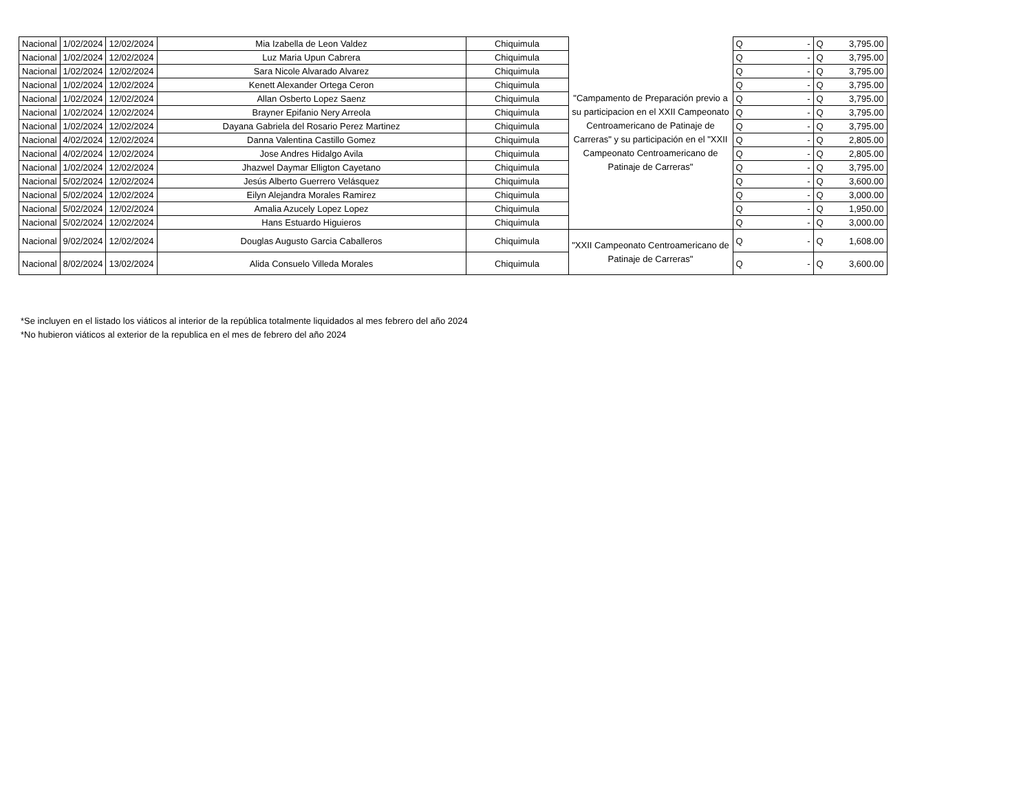| Nacional | 1/02/2024 | 12/02/2024 | Mia Izabella de Leon Valdez | Chiquimula | "Campamento de Preparación previo a su participacion en el XXII Campeonato Centroamericano de Patinaje de Carreras" y su participación en el "XXII Campeonato Centroamericano de Patinaje de Carreras" | Q | - | Q | 3,795.00 |
| Nacional | 1/02/2024 | 12/02/2024 | Luz Maria Upun Cabrera | Chiquimula | | Q | - | Q | 3,795.00 |
| Nacional | 1/02/2024 | 12/02/2024 | Sara Nicole Alvarado Alvarez | Chiquimula | | Q | - | Q | 3,795.00 |
| Nacional | 1/02/2024 | 12/02/2024 | Kenett Alexander Ortega Ceron | Chiquimula | | Q | - | Q | 3,795.00 |
| Nacional | 1/02/2024 | 12/02/2024 | Allan Osberto Lopez Saenz | Chiquimula | | Q | - | Q | 3,795.00 |
| Nacional | 1/02/2024 | 12/02/2024 | Brayner Epifanio Nery Arreola | Chiquimula | | Q | - | Q | 3,795.00 |
| Nacional | 1/02/2024 | 12/02/2024 | Dayana Gabriela del Rosario Perez Martinez | Chiquimula | | Q | - | Q | 3,795.00 |
| Nacional | 4/02/2024 | 12/02/2024 | Danna Valentina Castillo Gomez | Chiquimula | | Q | - | Q | 2,805.00 |
| Nacional | 4/02/2024 | 12/02/2024 | Jose Andres Hidalgo Avila | Chiquimula | | Q | - | Q | 2,805.00 |
| Nacional | 1/02/2024 | 12/02/2024 | Jhazwel Daymar Elligton Cayetano | Chiquimula | | Q | - | Q | 3,795.00 |
| Nacional | 5/02/2024 | 12/02/2024 | Jesús Alberto Guerrero Velásquez | Chiquimula | | Q | - | Q | 3,600.00 |
| Nacional | 5/02/2024 | 12/02/2024 | Eilyn Alejandra Morales Ramirez | Chiquimula | | Q | - | Q | 3,000.00 |
| Nacional | 5/02/2024 | 12/02/2024 | Amalia Azucely Lopez Lopez | Chiquimula | | Q | - | Q | 1,950.00 |
| Nacional | 5/02/2024 | 12/02/2024 | Hans Estuardo Higuieros | Chiquimula | | Q | - | Q | 3,000.00 |
| Nacional | 9/02/2024 | 12/02/2024 | Douglas Augusto Garcia Caballeros | Chiquimula | "XXII Campeonato Centroamericano de Patinaje de Carreras" | Q | - | Q | 1,608.00 |
| Nacional | 8/02/2024 | 13/02/2024 | Alida Consuelo Villeda Morales | Chiquimula | | Q | - | Q | 3,600.00 |
*Se incluyen en el listado los viáticos al interior de la república totalmente liquidados al mes febrero del año 2024
*No hubieron viáticos al exterior de la republica en el mes de febrero del año 2024